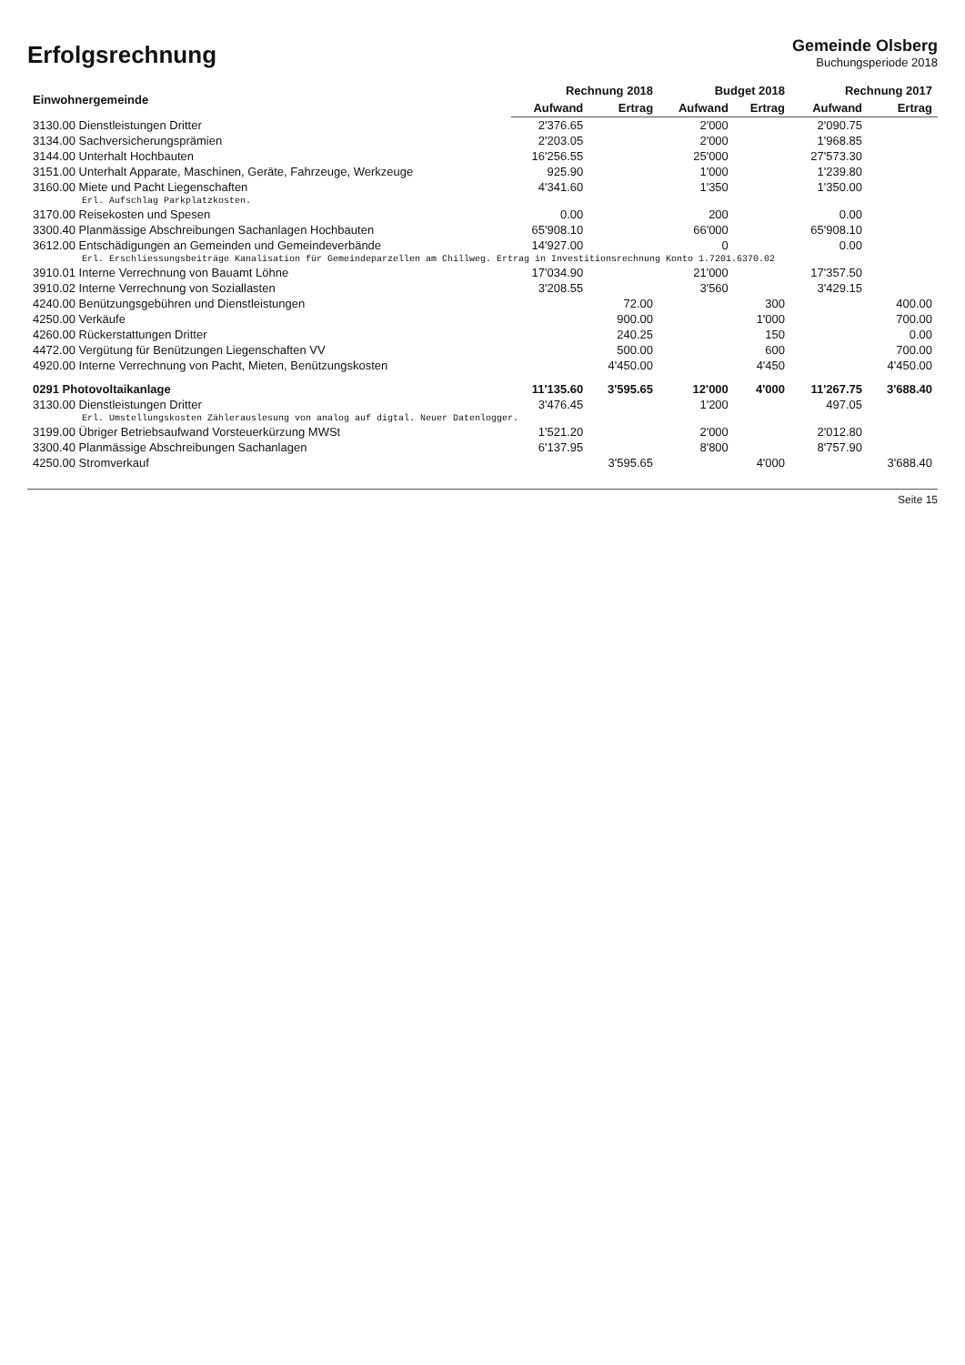Erfolgsrechnung
Gemeinde Olsberg
Buchungsperiode 2018
| Einwohnergemeinde | Rechnung 2018 | | Budget 2018 | | Rechnung 2017 | |
| --- | --- | --- | --- | --- | --- | --- |
| | Aufwand | Ertrag | Aufwand | Ertrag | Aufwand | Ertrag |
| 3130.00 Dienstleistungen Dritter | 2'376.65 | | 2'000 | | 2'090.75 | |
| 3134.00 Sachversicherungsprämien | 2'203.05 | | 2'000 | | 1'968.85 | |
| 3144.00 Unterhalt Hochbauten | 16'256.55 | | 25'000 | | 27'573.30 | |
| 3151.00 Unterhalt Apparate, Maschinen, Geräte, Fahrzeuge, Werkzeuge | 925.90 | | 1'000 | | 1'239.80 | |
| 3160.00 Miete und Pacht Liegenschaften | 4'341.60 | | 1'350 | | 1'350.00 | |
| Erl. Aufschlag Parkplatzkosten. | | | | | | |
| 3170.00 Reisekosten und Spesen | 0.00 | | 200 | | 0.00 | |
| 3300.40 Planmässige Abschreibungen Sachanlagen Hochbauten | 65'908.10 | | 66'000 | | 65'908.10 | |
| 3612.00 Entschädigungen an Gemeinden und Gemeindeverbände | 14'927.00 | | 0 | | 0.00 | |
| Erl. Erschliessungsbeiträge Kanalisation für Gemeindeparzellen am Chillweg. Ertrag in Investitionsrechnung Konto 1.7201.6370.02 | | | | | | |
| 3910.01 Interne Verrechnung von Bauamt Löhne | 17'034.90 | | 21'000 | | 17'357.50 | |
| 3910.02 Interne Verrechnung von Soziallasten | 3'208.55 | | 3'560 | | 3'429.15 | |
| 4240.00 Benützungsgebühren und Dienstleistungen | | 72.00 | | 300 | | 400.00 |
| 4250.00 Verkäufe | | 900.00 | | 1'000 | | 700.00 |
| 4260.00 Rückerstattungen Dritter | | 240.25 | | 150 | | 0.00 |
| 4472.00 Vergütung für Benützungen Liegenschaften VV | | 500.00 | | 600 | | 700.00 |
| 4920.00 Interne Verrechnung von Pacht, Mieten, Benützungskosten | | 4'450.00 | | 4'450 | | 4'450.00 |
| 0291 Photovoltaikanlage | 11'135.60 | 3'595.65 | 12'000 | 4'000 | 11'267.75 | 3'688.40 |
| 3130.00 Dienstleistungen Dritter | 3'476.45 | | 1'200 | | 497.05 | |
| Erl. Umstellungskosten Zählerauslesung von analog auf digtal. Neuer Datenlogger. | | | | | | |
| 3199.00 Übriger Betriebsaufwand Vorsteuerkürzung MWSt | 1'521.20 | | 2'000 | | 2'012.80 | |
| 3300.40 Planmässige Abschreibungen Sachanlagen | 6'137.95 | | 8'800 | | 8'757.90 | |
| 4250.00 Stromverkauf | | 3'595.65 | | 4'000 | | 3'688.40 |
Seite 15